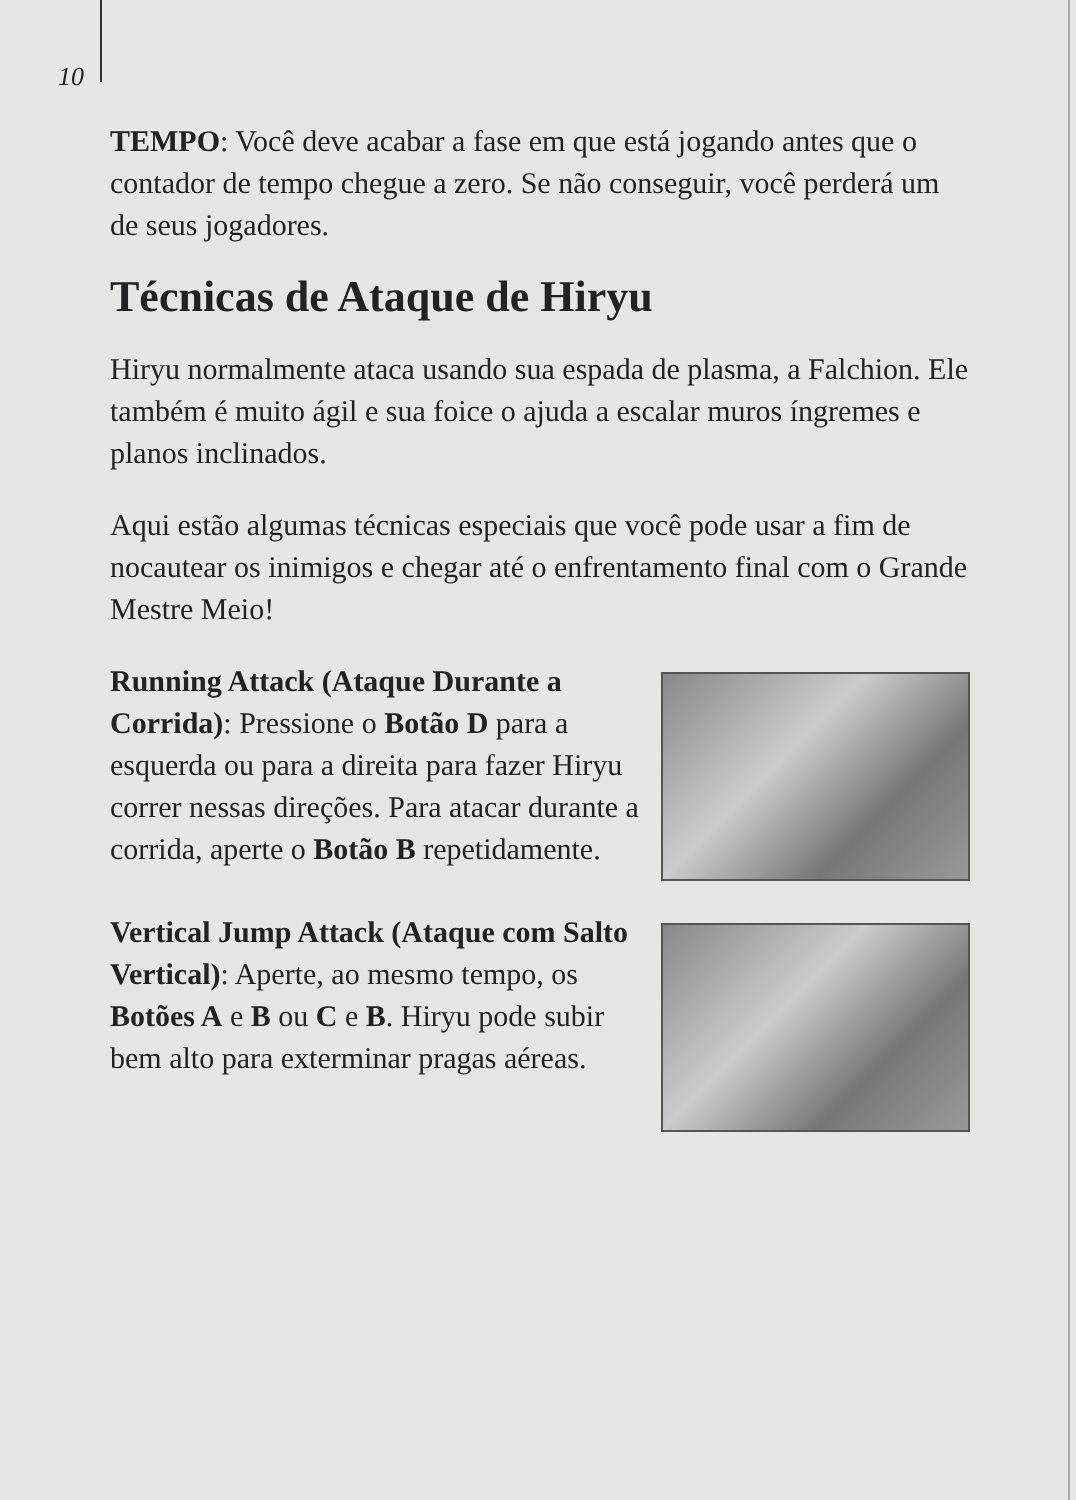10
TEMPO: Você deve acabar a fase em que está jogando antes que o contador de tempo chegue a zero. Se não conseguir, você perderá um de seus jogadores.
Técnicas de Ataque de Hiryu
Hiryu normalmente ataca usando sua espada de plasma, a Falchion. Ele também é muito ágil e sua foice o ajuda a escalar muros íngremes e planos inclinados.
Aqui estão algumas técnicas especiais que você pode usar a fim de nocautear os inimigos e chegar até o enfrentamento final com o Grande Mestre Meio!
Running Attack (Ataque Durante a Corrida): Pressione o Botão D para a esquerda ou para a direita para fazer Hiryu correr nessas direções. Para atacar durante a corrida, aperte o Botão B repetidamente.
Vertical Jump Attack (Ataque com Salto Vertical): Aperte, ao mesmo tempo, os Botões A e B ou C e B. Hiryu pode subir bem alto para exterminar pragas aéreas.